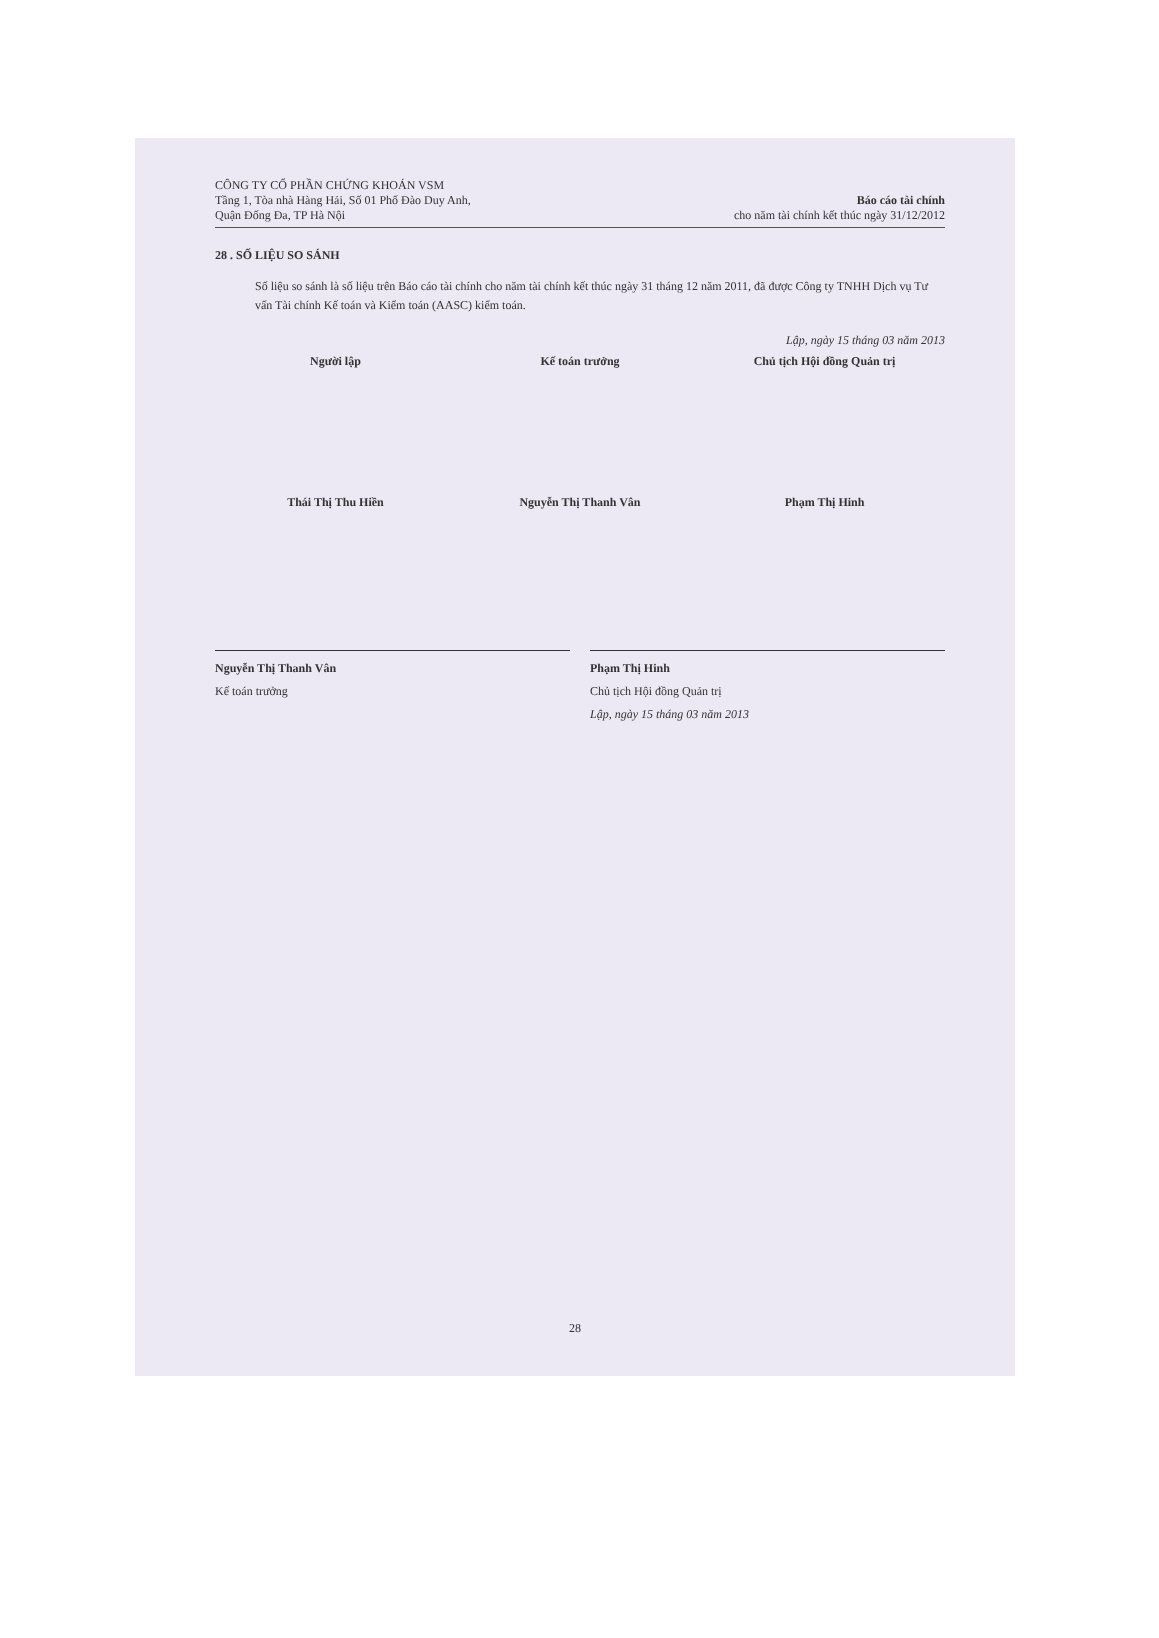CÔNG TY CỔ PHẦN CHỨNG KHOÁN VSM
Tầng 1, Tòa nhà Hàng Hải, Số 01 Phố Đào Duy Anh,
Quận Đống Đa, TP Hà Nội
Báo cáo tài chính
cho năm tài chính kết thúc ngày 31/12/2012
28 . SỐ LIỆU SO SÁNH
Số liệu so sánh là số liệu trên Báo cáo tài chính cho năm tài chính kết thúc ngày 31 tháng 12 năm 2011, đã được Công ty TNHH Dịch vụ Tư vấn Tài chính Kế toán và Kiểm toán (AASC) kiểm toán.
Lập, ngày 15 tháng 03 năm 2013
Người lập Kế toán trưởng Chủ tịch Hội đồng Quản trị
Thái Thị Thu Hiền Nguyễn Thị Thanh Vân Phạm Thị Hinh
Nguyễn Thị Thanh Vân
Kế toán trưởng
Phạm Thị Hinh
Chủ tịch Hội đồng Quản trị
Lập, ngày 15 tháng 03 năm 2013
28